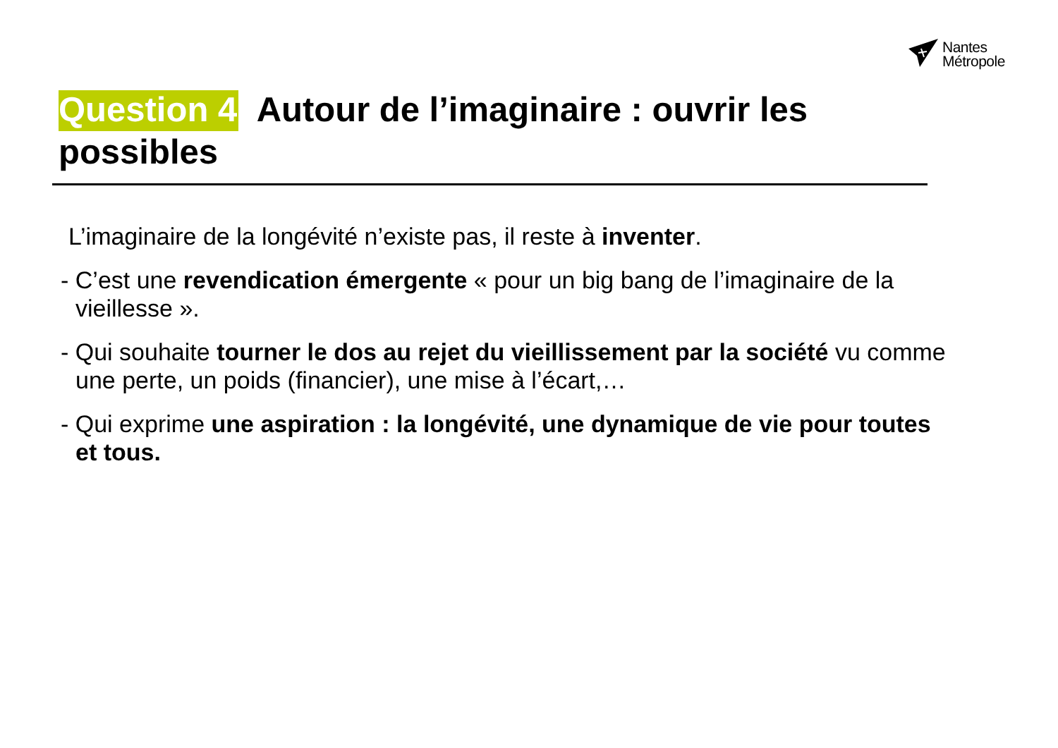Nantes
Métropole
Question 4 Autour de l’imaginaire : ouvrir les possibles
L’imaginaire de la longévité n’existe pas, il reste à inventer.
- C’est une revendication émergente « pour un big bang de l’imaginaire de la vieillesse ».
- Qui souhaite tourner le dos au rejet du vieillissement par la société vu comme une perte, un poids (financier), une mise à l’écart,…
- Qui exprime une aspiration : la longévité, une dynamique de vie pour toutes et tous.